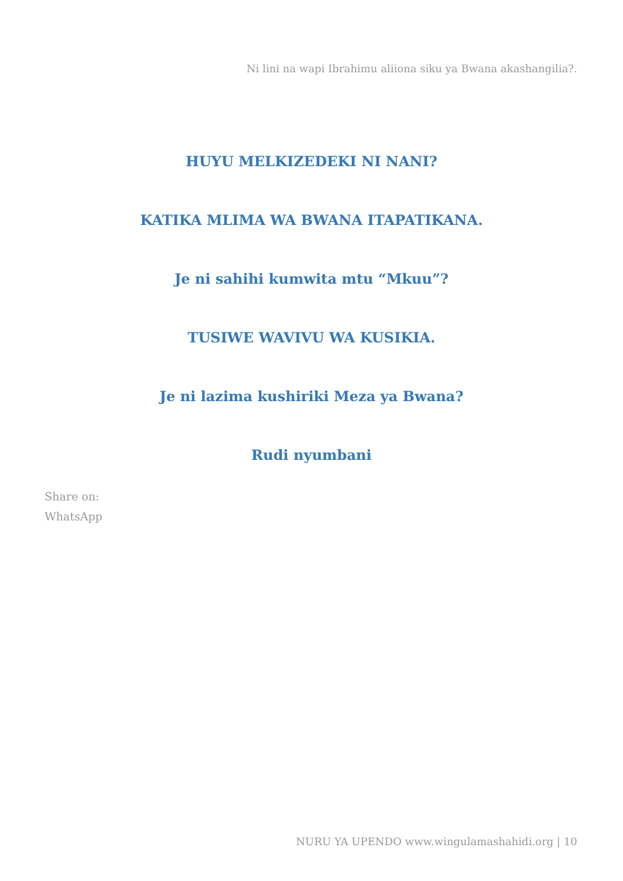Ni lini na wapi Ibrahimu aliiona siku ya Bwana akashangilia?.
HUYU MELKIZEDEKI NI NANI?
KATIKA MLIMA WA BWANA ITAPATIKANA.
Je ni sahihi kumwita mtu “Mkuu”?
TUSIWE WAVIVU WA KUSIKIA.
Je ni lazima kushiriki Meza ya Bwana?
Rudi nyumbani
Share on:
WhatsApp
NURU YA UPENDO www.wingulamashahidi.org | 10